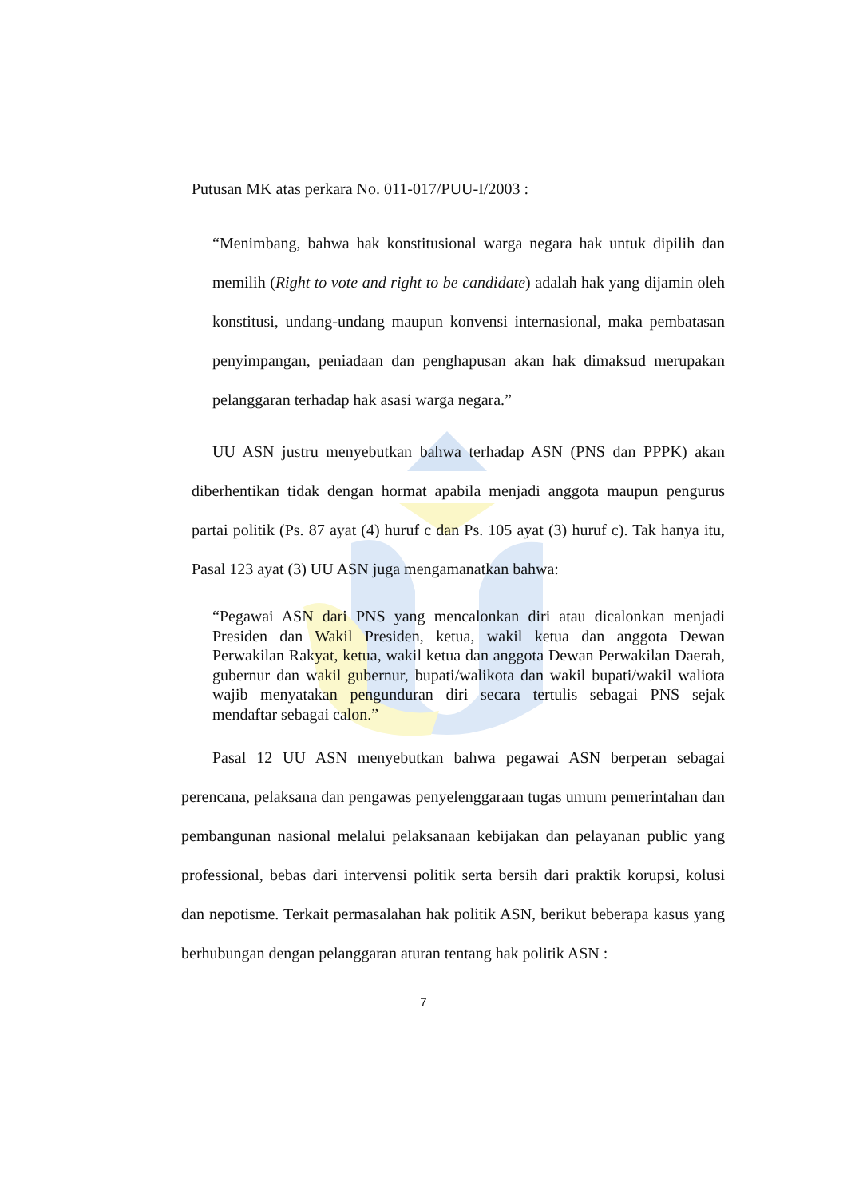Putusan MK atas perkara No. 011-017/PUU-I/2003 :
“Menimbang, bahwa hak konstitusional warga negara hak untuk dipilih dan memilih (Right to vote and right to be candidate) adalah hak yang dijamin oleh konstitusi, undang-undang maupun konvensi internasional, maka pembatasan penyimpangan, peniadaan dan penghapusan akan hak dimaksud merupakan pelanggaran terhadap hak asasi warga negara.”
UU ASN justru menyebutkan bahwa terhadap ASN (PNS dan PPPK) akan diberhentikan tidak dengan hormat apabila menjadi anggota maupun pengurus partai politik (Ps. 87 ayat (4) huruf c dan Ps. 105 ayat (3) huruf c). Tak hanya itu, Pasal 123 ayat (3) UU ASN juga mengamanatkan bahwa:
“Pegawai ASN dari PNS yang mencalonkan diri atau dicalonkan menjadi Presiden dan Wakil Presiden, ketua, wakil ketua dan anggota Dewan Perwakilan Rakyat, ketua, wakil ketua dan anggota Dewan Perwakilan Daerah, gubernur dan wakil gubernur, bupati/walikota dan wakil bupati/wakil waliota wajib menyatakan pengunduran diri secara tertulis sebagai PNS sejak mendaftar sebagai calon.”
Pasal 12 UU ASN menyebutkan bahwa pegawai ASN berperan sebagai perencana, pelaksana dan pengawas penyelenggaraan tugas umum pemerintahan dan pembangunan nasional melalui pelaksanaan kebijakan dan pelayanan public yang professional, bebas dari intervensi politik serta bersih dari praktik korupsi, kolusi dan nepotisme. Terkait permasalahan hak politik ASN, berikut beberapa kasus yang berhubungan dengan pelanggaran aturan tentang hak politik ASN :
7